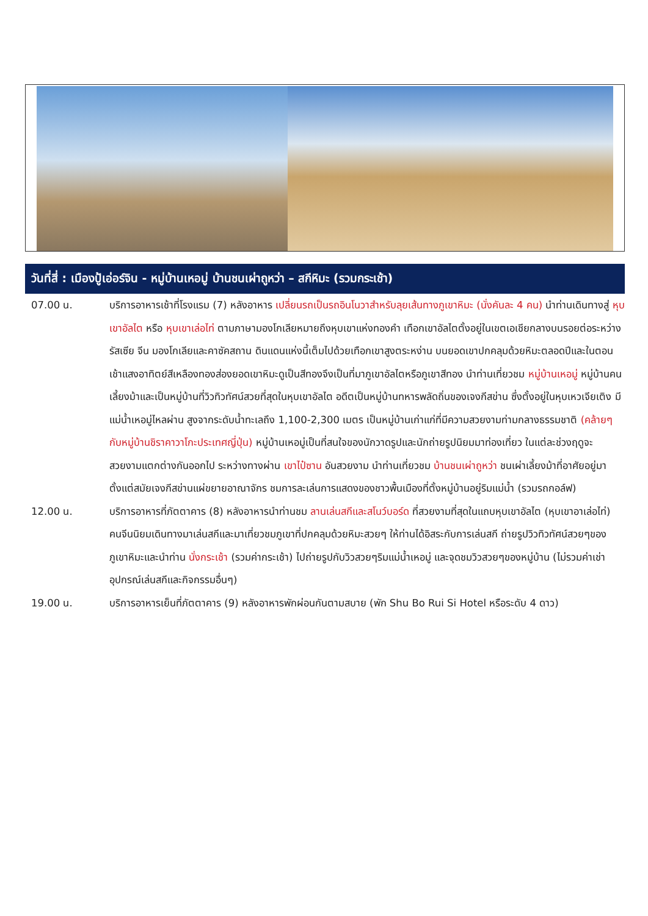วันที่สี่ : เมืองปู้เอ่อร์จิน - หมู่บ้านเหอมู่ บ้านชนเผ่าถูหว่า – สกีหิมะ (รวมกระเช้า)
07.00 น. บริการอาหารเช้าที่โรงแรม (7) หลังอาหาร เปลี่ยนรถเป็นรถอินโนวาสำหรับลุยเส้นทางภูเขาหิมะ (นั่งคันละ 4 คน) นำท่านเดินทางสู่ หุบเขาอัลไต หรือ หุบเขาเล่อไท่ ตามภาษามองโกเลียหมายถึงหุบเขาแห่งทองคำ เทือกเขาอัลไตตั้งอยู่ในเขตเอเชียกลางบนรอยต่อระหว่างรัสเซีย จีน มองโกเลียและคาซัคสถาน ดินแดนแห่งนี้เต็มไปด้วยเทือกเขาสูงตระหง่าน บนยอดเขาปกคลุมด้วยหิมะตลอดปีและในตอนเช้าแสงอาทิตย์สีเหลืองทองส่องยอดเขาหิมะดูเป็นสีทองจึงเป็นที่มาภูเขาอัลไตหรือภูเขาสีทอง นำท่านเที่ยวชม หมู่บ้านเหอมู่ หมู่บ้านคนเลี้ยงม้าและเป็นหมู่บ้านที่วิวทิวทัศน์สวยที่สุดในหุบเขาอัลไต อดีตเป็นหมู่บ้านทหารพลัดถิ่นของเจงกีสข่าน ซึ่งตั้งอยู่ในหุบเหวเจียเติง มีแม่น้ำเหอมู่ไหลผ่าน สูงจากระดับน้ำทะเลถึง 1,100-2,300 เมตร เป็นหมู่บ้านเก่าแก่ที่มีความสวยงามท่ามกลางธรรมชาติ (คล้ายๆกับหมู่บ้านชิราคาวาโกะประเทศญี่ปุ่น) หมู่บ้านเหอมู่เป็นที่สนใจของนักวาดรูปและนักถ่ายรูปนิยมมาท่องเที่ยว ในแต่ละช่วงฤดูจะสวยงามแตกต่างกันออกไป ระหว่างทางผ่าน เขาไป๋ซาน อันสวยงาม นำท่านเที่ยวชม บ้านชนเผ่าถูหว่า ชนเผ่าเลี้ยงม้าที่อาศัยอยู่มาตั้งแต่สมัยเจงกีสข่านแผ่ขยายอาณาจักร ชมการละเล่นการแสดงของชาวพื้นเมืองที่ตั้งหมู่บ้านอยู่ริมแม่น้ำ (รวมรถกอล์ฟ)
12.00 น. บริการอาหารที่ภัตตาคาร (8) หลังอาหารนำท่านชม ลานเล่นสกีและสโนว์บอร์ด ที่สวยงามที่สุดในแถบหุบเขาอัลไต (หุบเขาอาเล่อไท่) คนจีนนิยมเดินทางมาเล่นสกีและมาเที่ยวชมภูเขาที่ปกคลุมด้วยหิมะสวยๆ ให้ท่านได้อิสระกับการเล่นสกี ถ่ายรูปวิวทิวทัศน์สวยๆของภูเขาหิมะและนำท่าน นั่งกระเช้า (รวมค่ากระเช้า) ไปถ่ายรูปกับวิวสวยๆริมแม่น้ำเหอมู่ และจุดชมวิวสวยๆของหมู่บ้าน (ไม่รวมค่าเช่าอุปกรณ์เล่นสกีและกิจกรรมอื่นๆ)
19.00 น. บริการอาหารเย็นที่ภัตตาคาร (9) หลังอาหารพักผ่อนกันตามสบาย (พัก Shu Bo Rui Si Hotel หรือระดับ 4 ดาว)